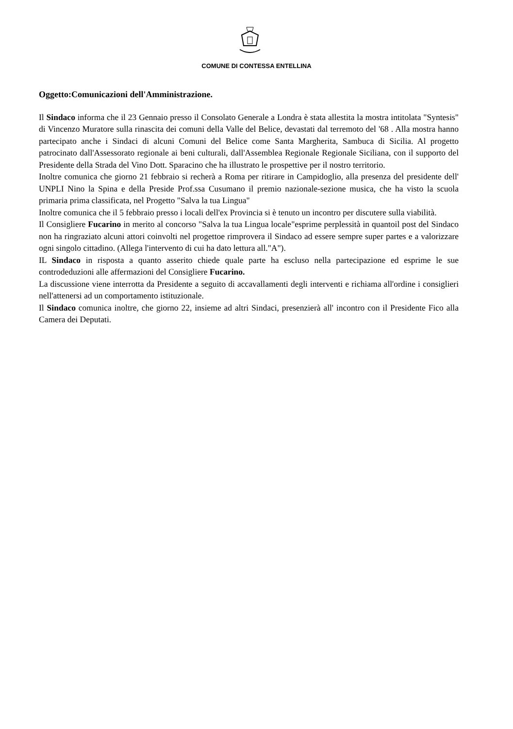COMUNE DI CONTESSA ENTELLINA
Oggetto:Comunicazioni dell'Amministrazione.
Il Sindaco informa che il 23 Gennaio presso il Consolato Generale a Londra è stata allestita la mostra intitolata "Syntesis" di Vincenzo Muratore sulla rinascita dei comuni della Valle del Belice, devastati dal terremoto del '68 . Alla mostra hanno partecipato anche i Sindaci di alcuni Comuni del Belice come Santa Margherita, Sambuca di Sicilia. Al progetto patrocinato dall'Assessorato regionale ai beni culturali, dall'Assemblea Regionale Regionale Siciliana, con il supporto del Presidente della Strada del Vino Dott. Sparacino che ha illustrato le prospettive per il nostro territorio.
Inoltre comunica che giorno 21 febbraio si recherà a Roma per ritirare in Campidoglio, alla presenza del presidente dell' UNPLI Nino la Spina e della Preside Prof.ssa Cusumano il premio nazionale-sezione musica, che ha visto la scuola primaria prima classificata, nel Progetto "Salva la tua Lingua"
Inoltre comunica che il 5 febbraio presso i locali dell'ex Provincia si è tenuto un incontro per discutere sulla viabilità.
Il Consigliere Fucarino in merito al concorso "Salva la tua Lingua locale"esprime perplessità in quantoil post del Sindaco non ha ringraziato alcuni attori coinvolti nel progettoe rimprovera il Sindaco ad essere sempre super partes e a valorizzare ogni singolo cittadino. (Allega l'intervento di cui ha dato lettura all."A").
IL Sindaco in risposta a quanto asserito chiede quale parte ha escluso nella partecipazione ed esprime le sue controdeduzioni alle affermazioni del Consigliere Fucarino.
La discussione viene interrotta da Presidente a seguito di accavallamenti degli interventi e richiama all'ordine i consiglieri nell'attenersi ad un comportamento istituzionale.
Il Sindaco comunica inoltre, che giorno 22, insieme ad altri Sindaci, presenzierà all' incontro con il Presidente Fico alla Camera dei Deputati.